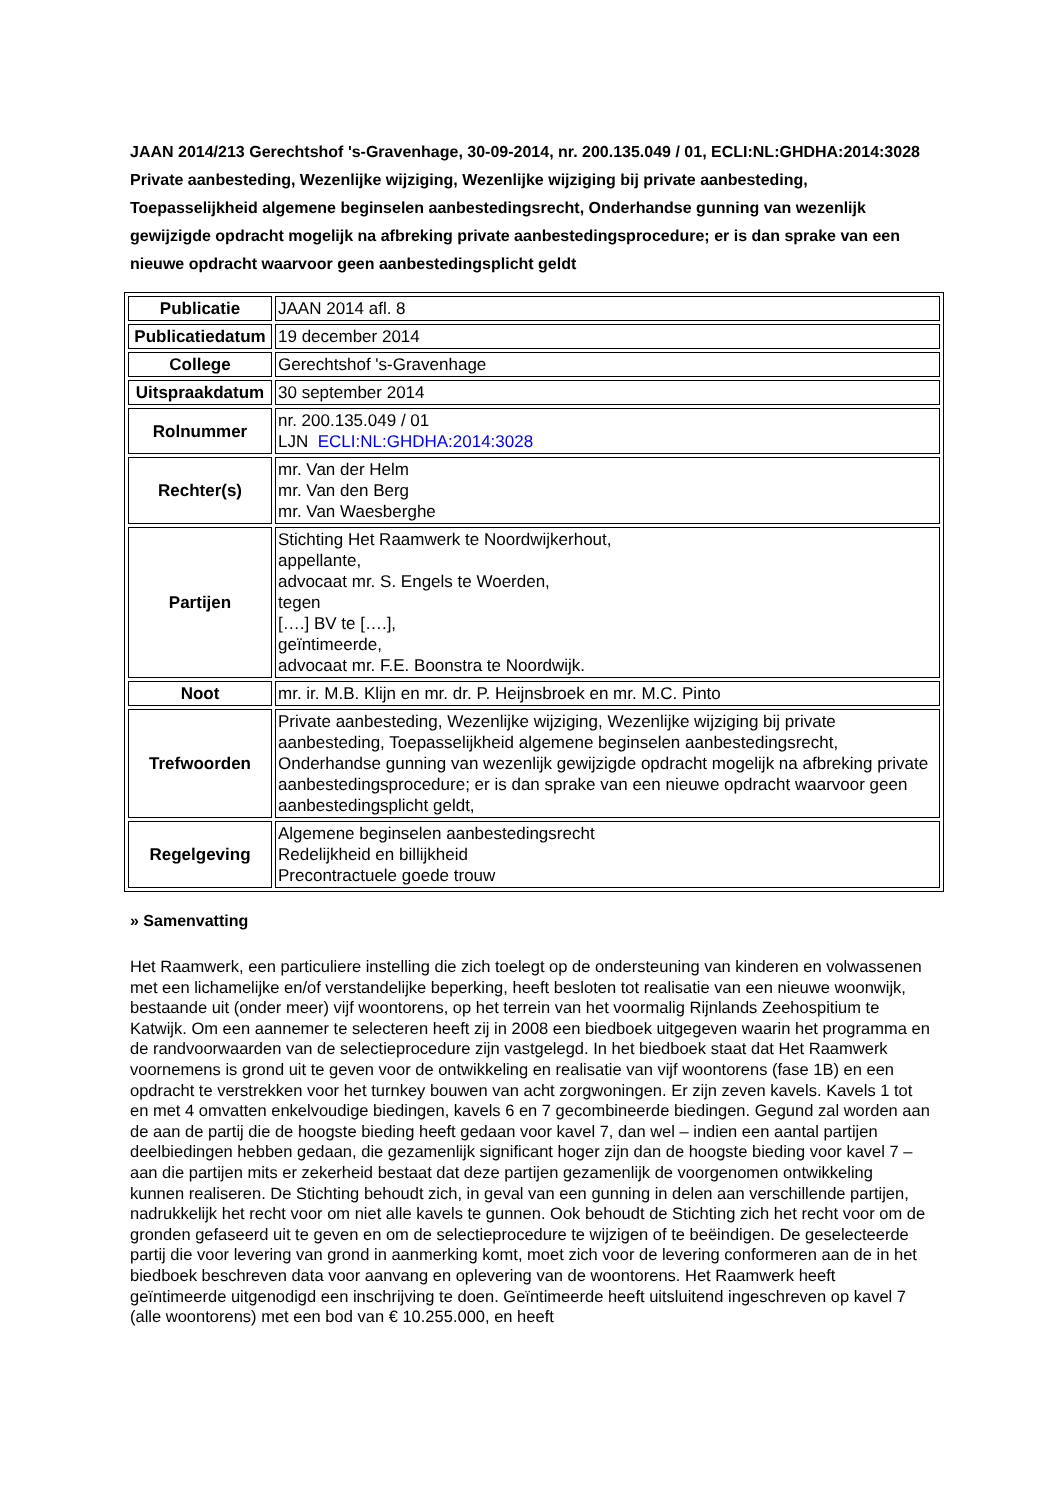JAAN 2014/213 Gerechtshof 's-Gravenhage, 30-09-2014, nr. 200.135.049 / 01, ECLI:NL:GHDHA:2014:3028
Private aanbesteding, Wezenlijke wijziging, Wezenlijke wijziging bij private aanbesteding, Toepasselijkheid algemene beginselen aanbestedingsrecht, Onderhandse gunning van wezenlijk gewijzigde opdracht mogelijk na afbreking private aanbestedingsprocedure; er is dan sprake van een nieuwe opdracht waarvoor geen aanbestedingsplicht geldt
| Publicatie | JAAN 2014 afl. 8 |
| Publicatiedatum | 19 december 2014 |
| College | Gerechtshof 's-Gravenhage |
| Uitspraakdatum | 30 september 2014 |
| Rolnummer | nr. 200.135.049 / 01 LJN ECLI:NL:GHDHA:2014:3028 |
| Rechter(s) | mr. Van der Helm mr. Van den Berg mr. Van Waesberghe |
| Partijen | Stichting Het Raamwerk te Noordwijkerhout, appellante, advocaat mr. S. Engels te Woerden, tegen [….] BV te [….], geïntimeerde, advocaat mr. F.E. Boonstra te Noordwijk. |
| Noot | mr. ir. M.B. Klijn en mr. dr. P. Heijnsbroek en mr. M.C. Pinto |
| Trefwoorden | Private aanbesteding, Wezenlijke wijziging, Wezenlijke wijziging bij private aanbesteding, Toepasselijkheid algemene beginselen aanbestedingsrecht, Onderhandse gunning van wezenlijk gewijzigde opdracht mogelijk na afbreking private aanbestedingsprocedure; er is dan sprake van een nieuwe opdracht waarvoor geen aanbestedingsplicht geldt, |
| Regelgeving | Algemene beginselen aanbestedingsrecht Redelijkheid en billijkheid Precontractuele goede trouw |
» Samenvatting
Het Raamwerk, een particuliere instelling die zich toelegt op de ondersteuning van kinderen en volwassenen met een lichamelijke en/of verstandelijke beperking, heeft besloten tot realisatie van een nieuwe woonwijk, bestaande uit (onder meer) vijf woontorens, op het terrein van het voormalig Rijnlands Zeehospitium te Katwijk. Om een aannemer te selecteren heeft zij in 2008 een biedboek uitgegeven waarin het programma en de randvoorwaarden van de selectieprocedure zijn vastgelegd. In het biedboek staat dat Het Raamwerk voornemens is grond uit te geven voor de ontwikkeling en realisatie van vijf woontorens (fase 1B) en een opdracht te verstrekken voor het turnkey bouwen van acht zorgwoningen. Er zijn zeven kavels. Kavels 1 tot en met 4 omvatten enkelvoudige biedingen, kavels 6 en 7 gecombineerde biedingen. Gegund zal worden aan de aan de partij die de hoogste bieding heeft gedaan voor kavel 7, dan wel – indien een aantal partijen deelbiedingen hebben gedaan, die gezamenlijk significant hoger zijn dan de hoogste bieding voor kavel 7 – aan die partijen mits er zekerheid bestaat dat deze partijen gezamenlijk de voorgenomen ontwikkeling kunnen realiseren. De Stichting behoudt zich, in geval van een gunning in delen aan verschillende partijen, nadrukkelijk het recht voor om niet alle kavels te gunnen. Ook behoudt de Stichting zich het recht voor om de gronden gefaseerd uit te geven en om de selectieprocedure te wijzigen of te beëindigen. De geselecteerde partij die voor levering van grond in aanmerking komt, moet zich voor de levering conformeren aan de in het biedboek beschreven data voor aanvang en oplevering van de woontorens. Het Raamwerk heeft geïntimeerde uitgenodigd een inschrijving te doen. Geïntimeerde heeft uitsluitend ingeschreven op kavel 7 (alle woontorens) met een bod van € 10.255.000, en heeft